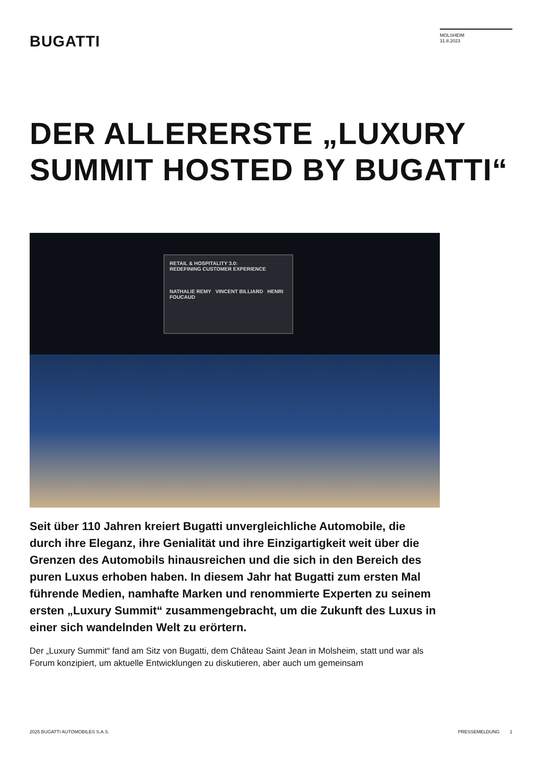BUGATTI
MOLSHEIM
31.8.2023
DER ALLERERSTE „LUXURY SUMMIT HOSTED BY BUGATTI“
RETAIL & HOSPITALITY 3.0:
REDEFINING CUSTOMER EXPERIENCE
NATHALIE REMY VINCENT BILLIARD HENRI FOUCAUD
Seit über 110 Jahren kreiert Bugatti unvergleichliche Automobile, die durch ihre Eleganz, ihre Genialität und ihre Einzigartigkeit weit über die Grenzen des Automobils hinausreichen und die sich in den Bereich des puren Luxus erhoben haben. In diesem Jahr hat Bugatti zum ersten Mal führende Medien, namhafte Marken und renommierte Experten zu seinem ersten „Luxury Summit“ zusammengebracht, um die Zukunft des Luxus in einer sich wandelnden Welt zu erörtern.
Der „Luxury Summit“ fand am Sitz von Bugatti, dem Château Saint Jean in Molsheim, statt und war als Forum konzipiert, um aktuelle Entwicklungen zu diskutieren, aber auch um gemeinsam
2025 BUGATTI AUTOMOBILES S.A.S. PRESSEMELDUNG 1